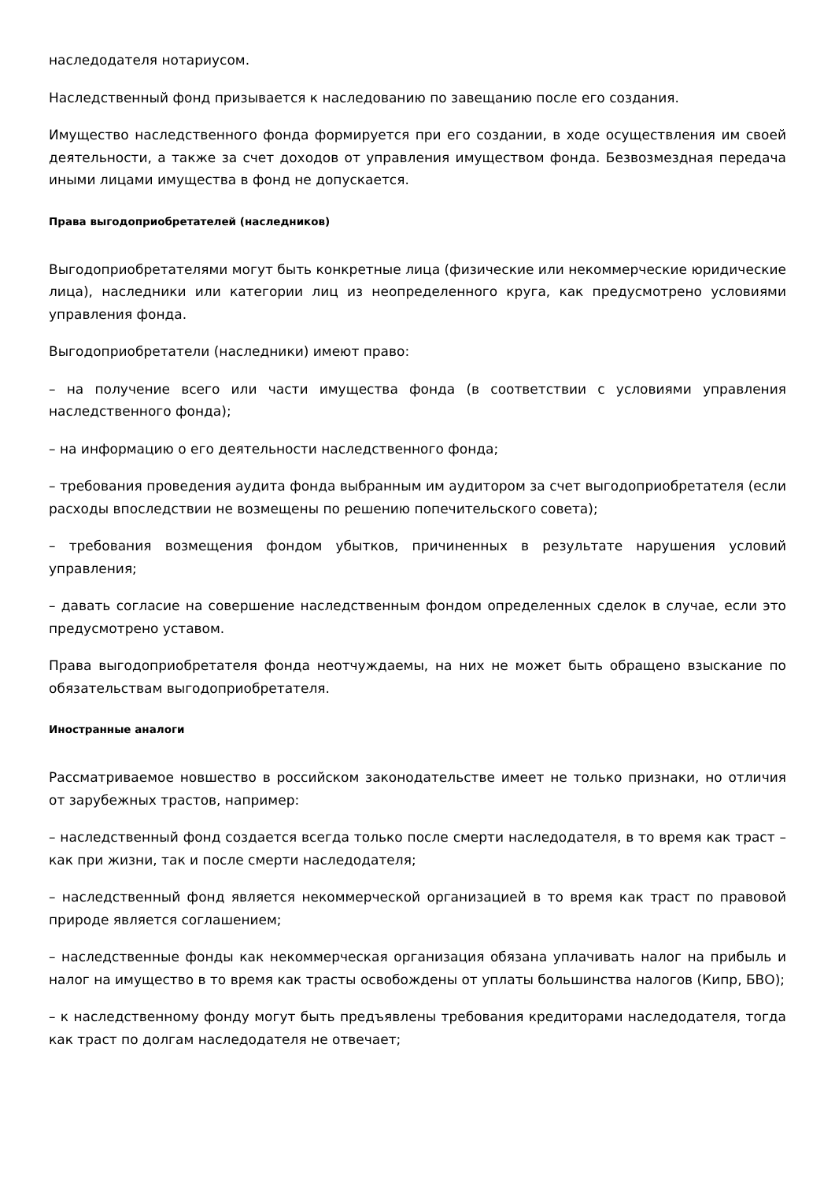наследодателя нотариусом.
Наследственный фонд призывается к наследованию по завещанию после его создания.
Имущество наследственного фонда формируется при его создании, в ходе осуществления им своей деятельности, а также за счет доходов от управления имуществом фонда. Безвозмездная передача иными лицами имущества в фонд не допускается.
Права выгодоприобретателей (наследников)
Выгодоприобретателями могут быть конкретные лица (физические или некоммерческие юридические лица), наследники или категории лиц из неопределенного круга, как предусмотрено условиями управления фонда.
Выгодоприобретатели (наследники) имеют право:
– на получение всего или части имущества фонда (в соответствии с условиями управления наследственного фонда);
– на информацию о его деятельности наследственного фонда;
– требования проведения аудита фонда выбранным им аудитором за счет выгодоприобретателя (если расходы впоследствии не возмещены по решению попечительского совета);
– требования возмещения фондом убытков, причиненных в результате нарушения условий управления;
– давать согласие на совершение наследственным фондом определенных сделок в случае, если это предусмотрено уставом.
Права выгодоприобретателя фонда неотчуждаемы, на них не может быть обращено взыскание по обязательствам выгодоприобретателя.
Иностранные аналоги
Рассматриваемое новшество в российском законодательстве имеет не только признаки, но отличия от зарубежных трастов, например:
– наследственный фонд создается всегда только после смерти наследодателя, в то время как траст – как при жизни, так и после смерти наследодателя;
– наследственный фонд является некоммерческой организацией в то время как траст по правовой природе является соглашением;
– наследственные фонды как некоммерческая организация обязана уплачивать налог на прибыль и налог на имущество в то время как трасты освобождены от уплаты большинства налогов (Кипр, БВО);
– к наследственному фонду могут быть предъявлены требования кредиторами наследодателя, тогда как траст по долгам наследодателя не отвечает;